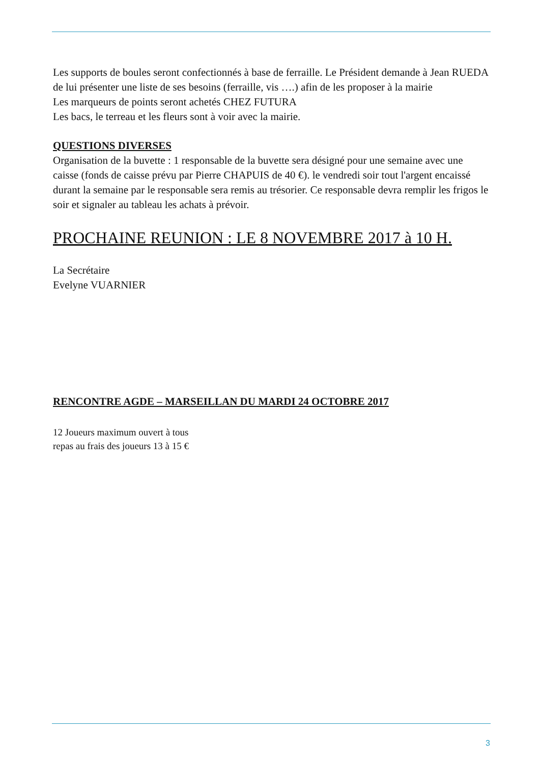Les supports de boules seront confectionnés à base de ferraille. Le Président demande à Jean RUEDA de lui présenter une liste de ses besoins (ferraille, vis ….) afin de les proposer à la mairie
Les marqueurs de points seront achetés CHEZ FUTURA
Les bacs, le terreau et les fleurs sont à voir avec la mairie.
QUESTIONS DIVERSES
Organisation de la buvette : 1 responsable de la buvette sera désigné pour une semaine avec une caisse (fonds de caisse prévu par Pierre CHAPUIS de 40 €). le vendredi soir tout l'argent encaissé durant la semaine par le responsable sera remis au trésorier. Ce responsable devra remplir les frigos le soir et signaler au tableau les achats à prévoir.
PROCHAINE REUNION : LE 8 NOVEMBRE 2017 à 10 H.
La Secrétaire
Evelyne VUARNIER
RENCONTRE AGDE – MARSEILLAN DU MARDI 24 OCTOBRE 2017
12 Joueurs maximum ouvert à tous
repas au frais des joueurs 13 à 15 €
3